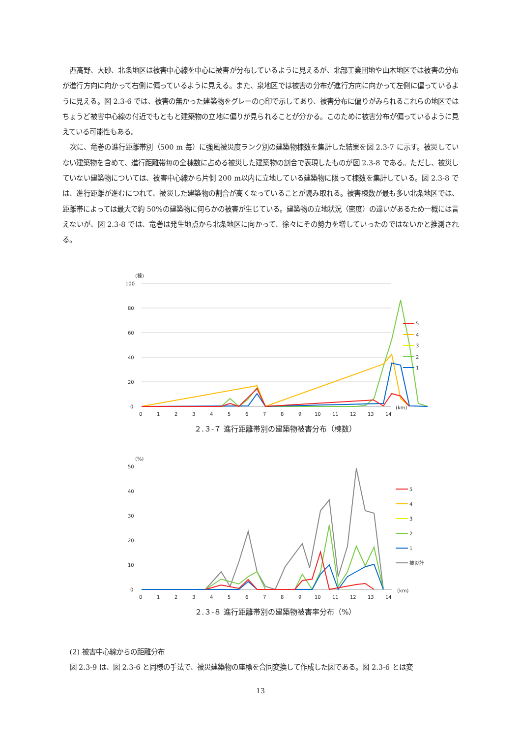西高野、大砂、北条地区は被害中心線を中心に被害が分布しているように見えるが、北部工業団地や山木地区では被害の分布が進行方向に向かって右側に偏っているように見える。また、泉地区では被害の分布が進行方向に向かって左側に偏っているように見える。図 2.3-6 では、被害の無かった建築物をグレーの○印で示してあり、被害分布に偏りがみられるこれらの地区ではちょうど被害中心線の付近でもともと建築物の立地に偏りが見られることが分かる。このために被害分布が偏っているように見えている可能性もある。
次に、竜巻の進行距離帯別（500 m 毎）に強風被災度ランク別の建築物棟数を集計した結果を図 2.3-7 に示す。被災していない建築物を含めて、進行距離帯毎の全棟数に占める被災した建築物の割合で表現したものが図 2.3-8 である。ただし、被災していない建築物については、被害中心線から片側 200 m以内に立地している建築物に限って棟数を集計している。図 2.3-8 では、進行距離が進むにつれて、被災した建築物の割合が高くなっていることが読み取れる。被害棟数が最も多い北条地区では、距離帯によっては最大で約 50%の建築物に何らかの被害が生じている。建築物の立地状況（密度）の違いがあるため一概には言えないが、図 2.3-8 では、竜巻は発生地点から北条地区に向かって、徐々にその勢力を増していったのではないかと推測される。
(棟)
100
80
60
40
20
0
0
1
2
3
4
5
6
7
8
9
10
11
12
13
14
(km)
5
4
3
2
1
２.３-７ 進行距離帯別の建築物被害分布（棟数）
(%)
50
40
30
20
10
0
5
4
3
2
1
被災計
0
1
2
3
4
5
6
7
8
9
10
11
12
13
14
(km)
２.３-８ 進行距離帯別の建築物被害率分布（%）
(2) 被害中心線からの距離分布
図 2.3-9 は、図 2.3-6 と同様の手法で、被災建築物の座標を合同変換して作成した図である。図 2.3-6 とは変
13